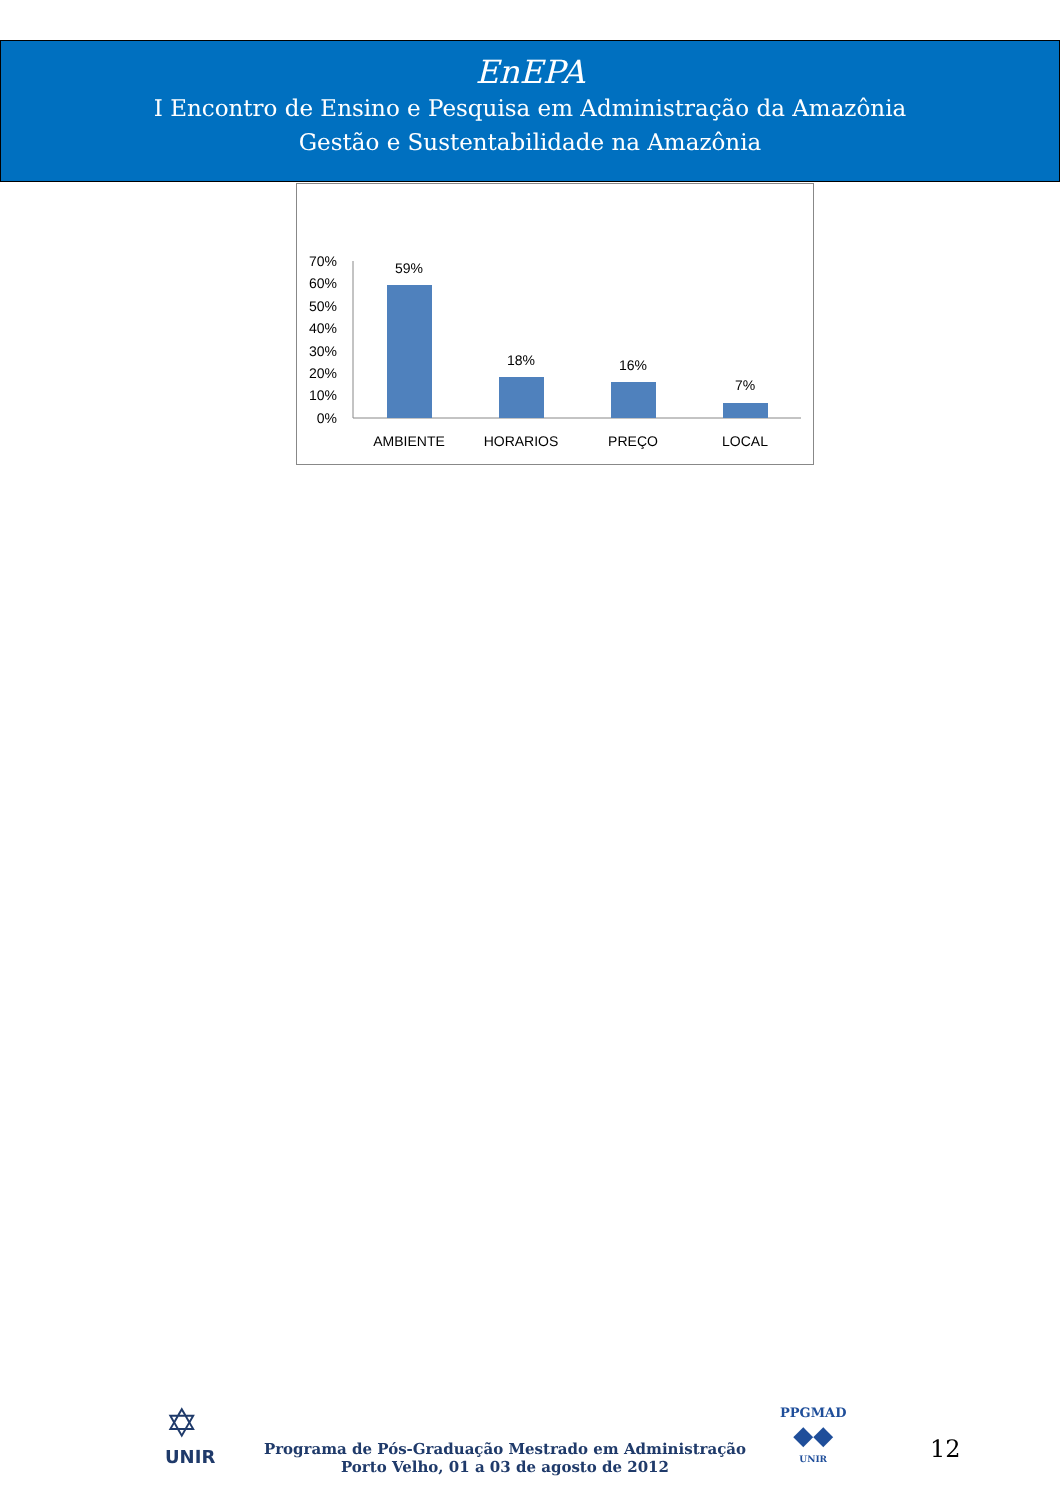EnEPA
I Encontro de Ensino e Pesquisa em Administração da Amazônia
Gestão e Sustentabilidade na Amazônia
70%
60%
50%
40%
30%
20%
10%
0%
59%
18%
16%
7%
AMBIENTE
HORARIOS
PREÇO
LOCAL
✡
UNIR
Programa de Pós-Graduação Mestrado em Administração
Porto Velho, 01 a 03 de agosto de 2012
PPGMAD
◆◆
UNIR
12